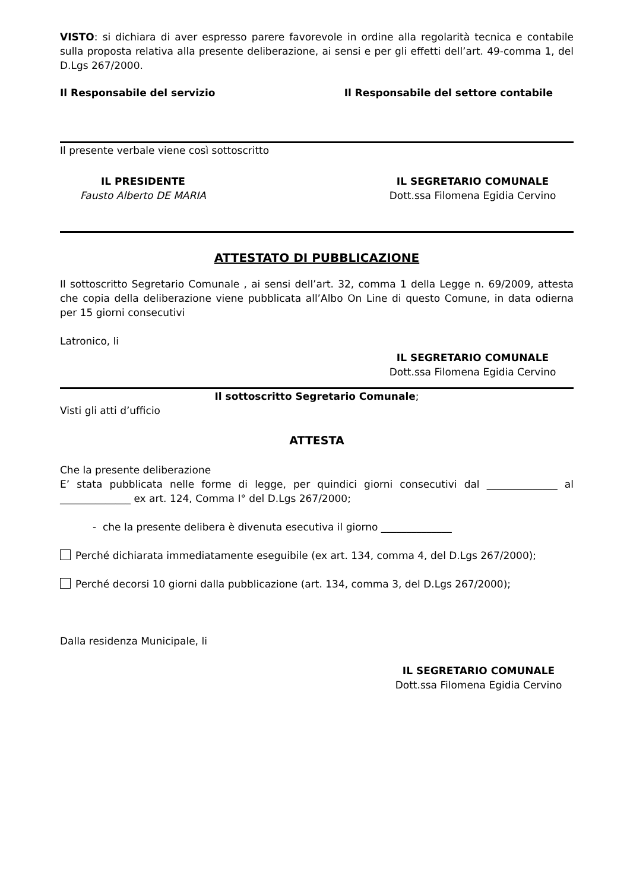VISTO: si dichiara di aver espresso parere favorevole in ordine alla regolarità tecnica e contabile sulla proposta relativa alla presente deliberazione, ai sensi e per gli effetti dell’art. 49-comma 1, del D.Lgs 267/2000.
Il Responsabile del servizio Il Responsabile del settore contabile
Il presente verbale viene così sottoscritto
IL PRESIDENTE
Fausto Alberto DE MARIA
IL SEGRETARIO COMUNALE
Dott.ssa Filomena Egidia Cervino
ATTESTATO DI PUBBLICAZIONE
Il sottoscritto Segretario Comunale , ai sensi dell’art. 32, comma 1 della Legge n. 69/2009, attesta che copia della deliberazione viene pubblicata all’Albo On Line di questo Comune, in data odierna per 15 giorni consecutivi
Latronico, li
IL SEGRETARIO COMUNALE
Dott.ssa Filomena Egidia Cervino
Il sottoscritto Segretario Comunale;
Visti gli atti d’ufficio
ATTESTA
Che la presente deliberazione
E’ stata pubblicata nelle forme di legge, per quindici giorni consecutivi dal ______________ al ______________ ex art. 124, Comma I° del D.Lgs 267/2000;
- che la presente delibera è divenuta esecutiva il giorno ______________
Perché dichiarata immediatamente eseguibile (ex art. 134, comma 4, del D.Lgs 267/2000);
Perché decorsi 10 giorni dalla pubblicazione (art. 134, comma 3, del D.Lgs 267/2000);
Dalla residenza Municipale, li
IL SEGRETARIO COMUNALE
Dott.ssa Filomena Egidia Cervino